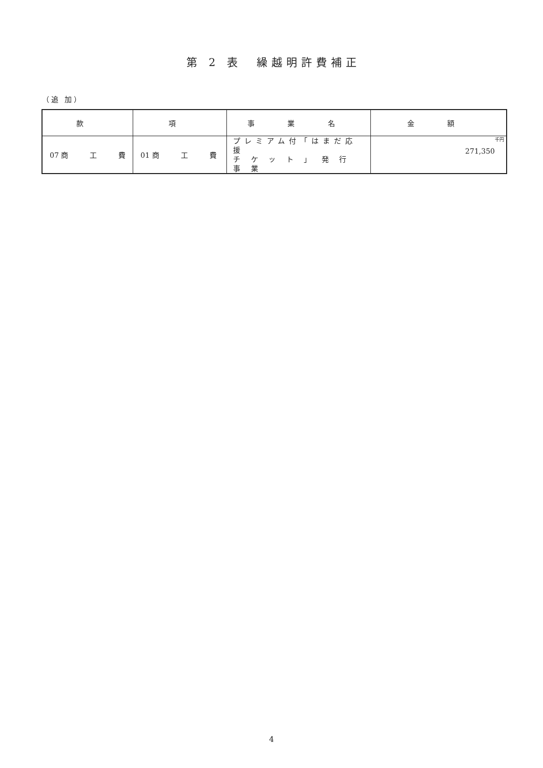第 2 表　繰越明許費補正
（追 加）
| 款 | 項 | 事 業 名 | 金 額 |
| --- | --- | --- | --- |
| 07 商 工 費 | 01 商 工 費 | プレミアム付「はまだ応援 チ ケ ッ ト 」 発 行 事 業 | 千円 271,350 |
4